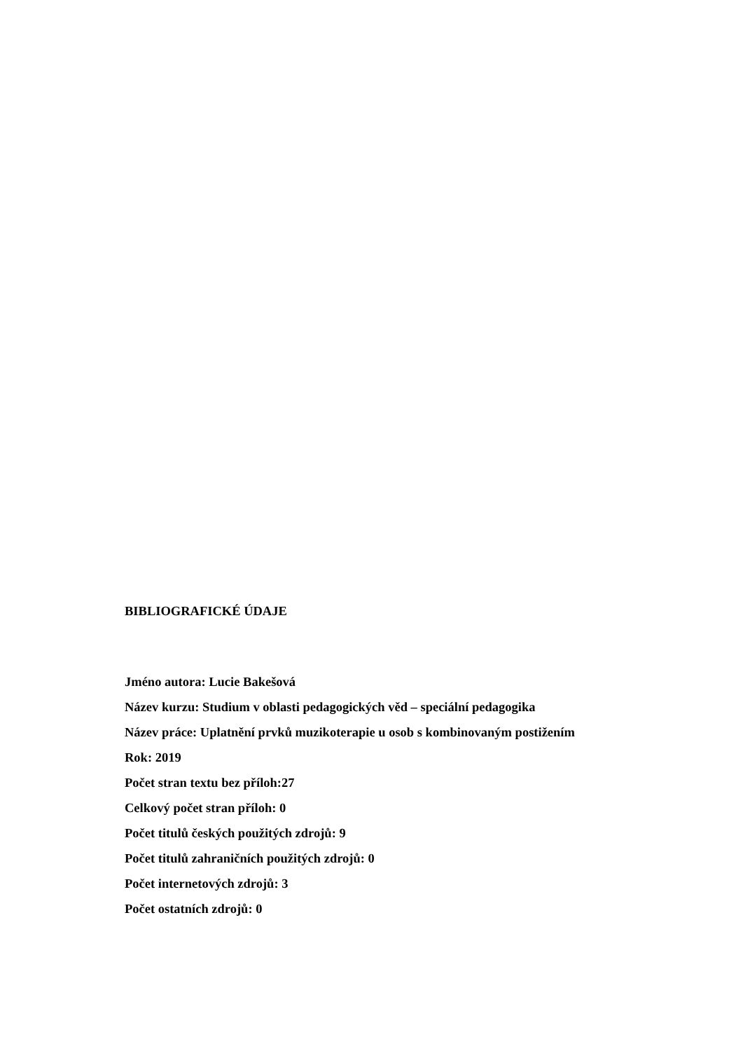BIBLIOGRAFICKÉ ÚDAJE
Jméno autora: Lucie Bakešová
Název kurzu: Studium v oblasti pedagogických věd – speciální pedagogika
Název práce: Uplatnění prvků muzikoterapie u osob s kombinovaným postižením
Rok: 2019
Počet stran textu bez příloh:27
Celkový počet stran příloh: 0
Počet titulů českých použitých zdrojů: 9
Počet titulů zahraničních použitých zdrojů: 0
Počet internetových zdrojů: 3
Počet ostatních zdrojů: 0